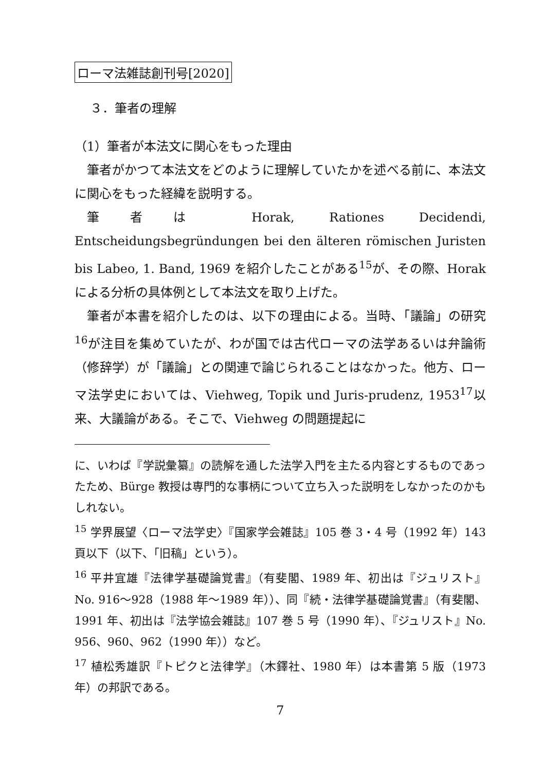ローマ法雑誌創刊号[2020]
３．筆者の理解
（1）筆者が本法文に関心をもった理由
筆者がかつて本法文をどのように理解していたかを述べる前に、本法文に関心をもった経緯を説明する。
筆者は Horak, Rationes Decidendi, Entscheidungsbegründungen bei den älteren römischen Juristen bis Labeo, 1. Band, 1969 を紹介したことがある<sup>15</sup>が、その際、Horak による分析の具体例として本法文を取り上げた。
筆者が本書を紹介したのは、以下の理由による。当時、「議論」の研究<sup>16</sup>が注目を集めていたが、わが国では古代ローマの法学あるいは弁論術（修辞学）が「議論」との関連で論じられることはなかった。他方、ローマ法学史においては、Viehweg, Topik und Juris-prudenz, 1953<sup>17</sup>以来、大議論がある。そこで、Viehweg の問題提起に
に、いわば『学説彙纂』の読解を通した法学入門を主たる内容とするものであったため、Bürge 教授は専門的な事柄について立ち入った説明をしなかったのかもしれない。
<sup>15</sup> 学界展望〈ローマ法学史〉『国家学会雑誌』105 巻 3・4 号（1992 年）143 頁以下（以下、「旧稿」という）。
<sup>16</sup> 平井宜雄『法律学基礎論覚書』（有斐閣、1989 年、初出は『ジュリスト』No. 916〜928（1988 年〜1989 年））、同『続・法律学基礎論覚書』（有斐閣、1991 年、初出は『法学協会雑誌』107 巻 5 号（1990 年）、『ジュリスト』No. 956、960、962（1990 年））など。
<sup>17</sup> 植松秀雄訳『トピクと法律学』（木鐸社、1980 年）は本書第 5 版（1973 年）の邦訳である。
7